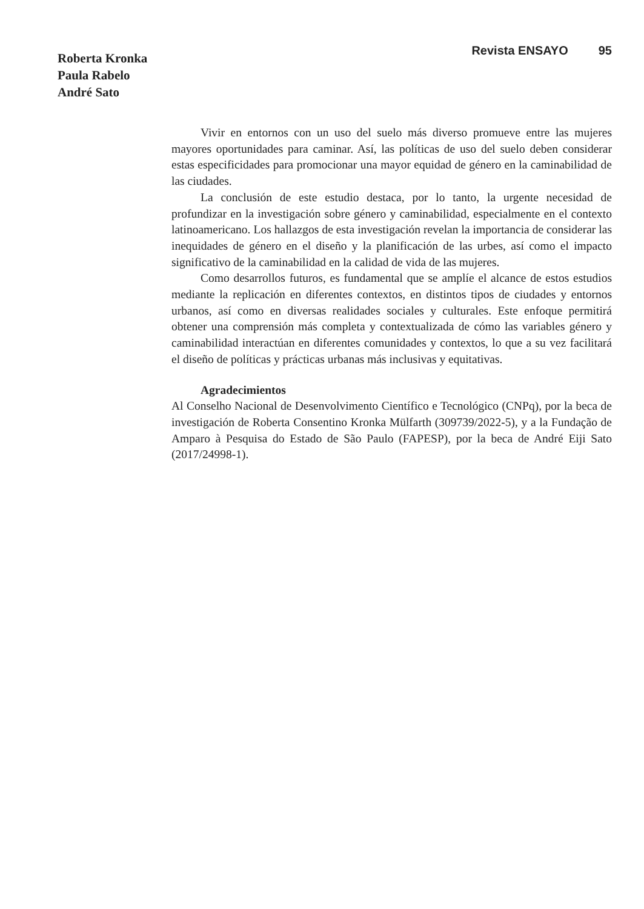Roberta Kronka
Paula Rabelo
André Sato
Revista ENSAYO 95
Vivir en entornos con un uso del suelo más diverso promueve entre las mujeres mayores oportunidades para caminar. Así, las políticas de uso del suelo deben considerar estas especificidades para promocionar una mayor equidad de género en la caminabilidad de las ciudades.
La conclusión de este estudio destaca, por lo tanto, la urgente necesidad de profundizar en la investigación sobre género y caminabilidad, especialmente en el contexto latinoamericano. Los hallazgos de esta investigación revelan la importancia de considerar las inequidades de género en el diseño y la planificación de las urbes, así como el impacto significativo de la caminabilidad en la calidad de vida de las mujeres.
Como desarrollos futuros, es fundamental que se amplíe el alcance de estos estudios mediante la replicación en diferentes contextos, en distintos tipos de ciudades y entornos urbanos, así como en diversas realidades sociales y culturales. Este enfoque permitirá obtener una comprensión más completa y contextualizada de cómo las variables género y caminabilidad interactúan en diferentes comunidades y contextos, lo que a su vez facilitará el diseño de políticas y prácticas urbanas más inclusivas y equitativas.
Agradecimientos
Al Conselho Nacional de Desenvolvimento Científico e Tecnológico (CNPq), por la beca de investigación de Roberta Consentino Kronka Mülfarth (309739/2022-5), y a la Fundação de Amparo à Pesquisa do Estado de São Paulo (FAPESP), por la beca de André Eiji Sato (2017/24998-1).